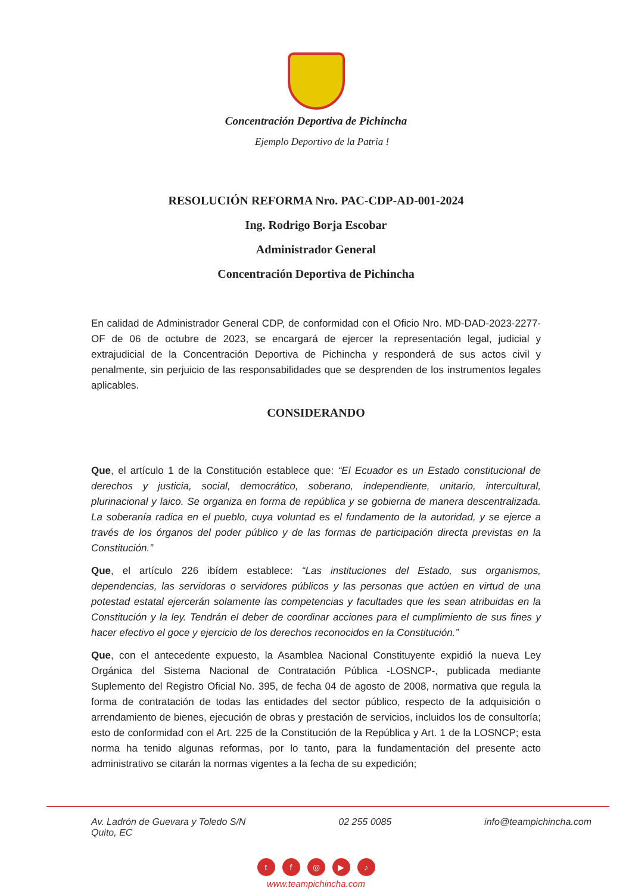Concentración Deportiva de Pichincha
Ejemplo Deportivo de la Patria !
RESOLUCIÓN REFORMA Nro. PAC-CDP-AD-001-2024
Ing. Rodrigo Borja Escobar
Administrador General
Concentración Deportiva de Pichincha
En calidad de Administrador General CDP, de conformidad con el Oficio Nro. MD-DAD-2023-2277-OF de 06 de octubre de 2023, se encargará de ejercer la representación legal, judicial y extrajudicial de la Concentración Deportiva de Pichincha y responderá de sus actos civil y penalmente, sin perjuicio de las responsabilidades que se desprenden de los instrumentos legales aplicables.
CONSIDERANDO
Que, el artículo 1 de la Constitución establece que: “El Ecuador es un Estado constitucional de derechos y justicia, social, democrático, soberano, independiente, unitario, intercultural, plurinacional y laico. Se organiza en forma de república y se gobierna de manera descentralizada. La soberanía radica en el pueblo, cuya voluntad es el fundamento de la autoridad, y se ejerce a través de los órganos del poder público y de las formas de participación directa previstas en la Constitución.”
Que, el artículo 226 ibídem establece: “Las instituciones del Estado, sus organismos, dependencias, las servidoras o servidores públicos y las personas que actúen en virtud de una potestad estatal ejercerán solamente las competencias y facultades que les sean atribuidas en la Constitución y la ley. Tendrán el deber de coordinar acciones para el cumplimiento de sus fines y hacer efectivo el goce y ejercicio de los derechos reconocidos en la Constitución.”
Que, con el antecedente expuesto, la Asamblea Nacional Constituyente expidió la nueva Ley Orgánica del Sistema Nacional de Contratación Pública -LOSNCP-, publicada mediante Suplemento del Registro Oficial No. 395, de fecha 04 de agosto de 2008, normativa que regula la forma de contratación de todas las entidades del sector público, respecto de la adquisición o arrendamiento de bienes, ejecución de obras y prestación de servicios, incluidos los de consultoría; esto de conformidad con el Art. 225 de la Constitución de la República y Art. 1 de la LOSNCP; esta norma ha tenido algunas reformas, por lo tanto, para la fundamentación del presente acto administrativo se citarán la normas vigentes a la fecha de su expedición;
Av. Ladrón de Guevara y Toledo S/N
Quito, EC
02 255 0085 info@teampichincha.com
tf ◎ ▶ ♪
www.teampichincha.com